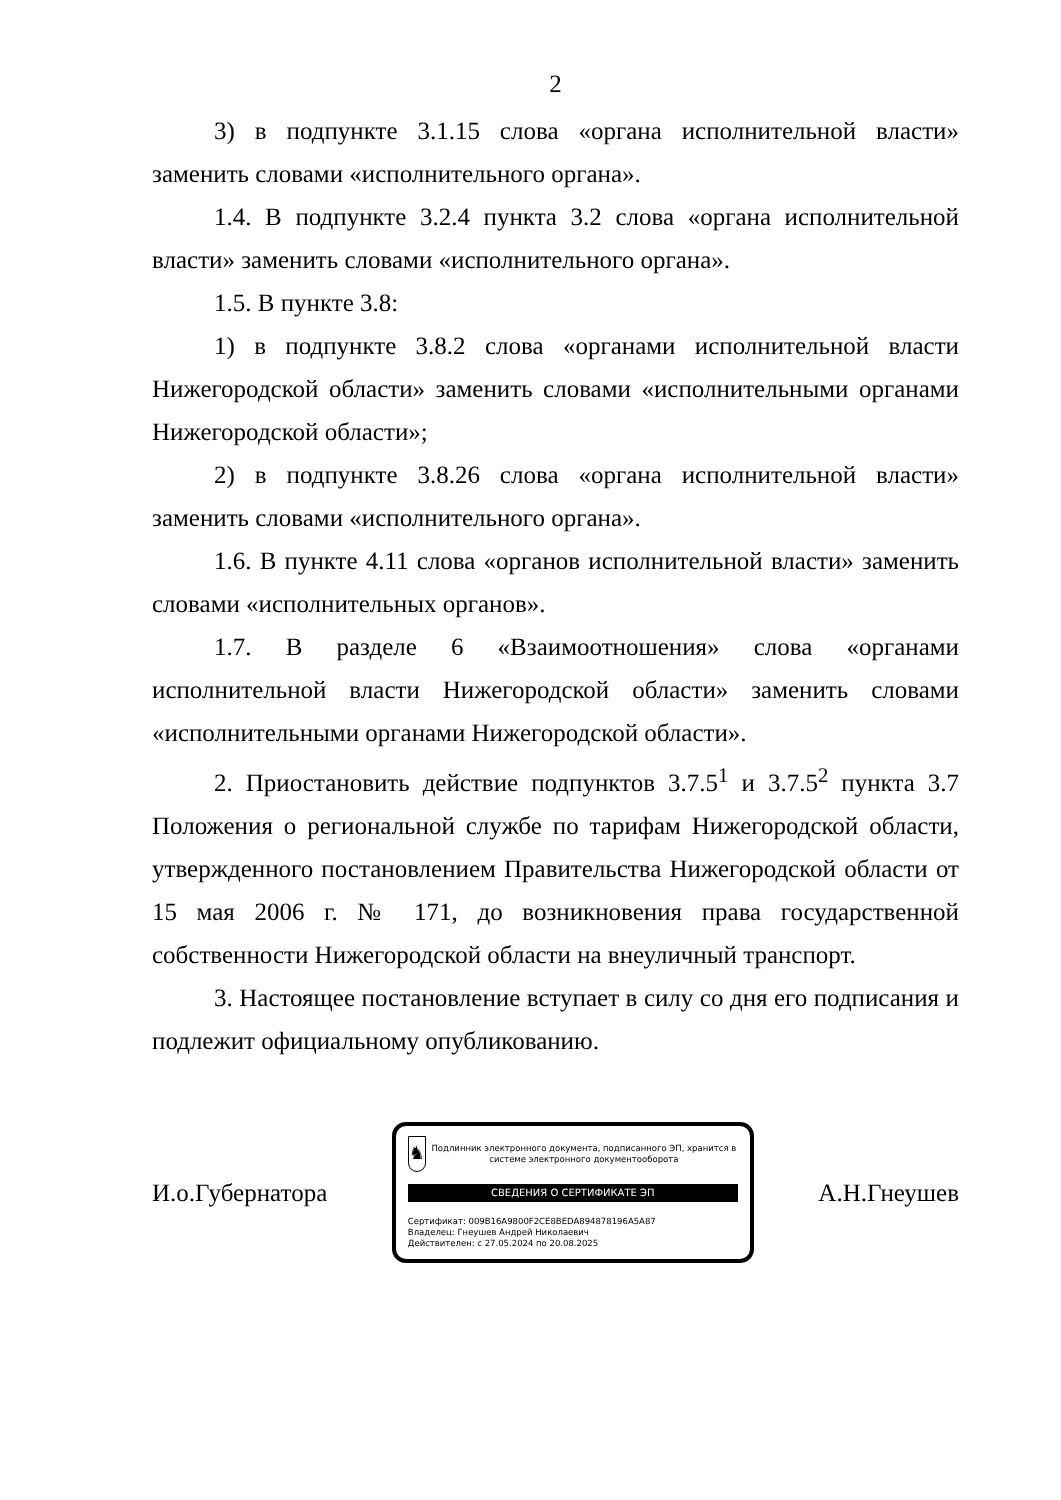2
3) в подпункте 3.1.15 слова «органа исполнительной власти» заменить словами «исполнительного органа».
1.4. В подпункте 3.2.4 пункта 3.2 слова «органа исполнительной власти» заменить словами «исполнительного органа».
1.5. В пункте 3.8:
1) в подпункте 3.8.2 слова «органами исполнительной власти Нижегородской области» заменить словами «исполнительными органами Нижегородской области»;
2) в подпункте 3.8.26 слова «органа исполнительной власти» заменить словами «исполнительного органа».
1.6. В пункте 4.11 слова «органов исполнительной власти» заменить словами «исполнительных органов».
1.7. В разделе 6 «Взаимоотношения» слова «органами исполнительной власти Нижегородской области» заменить словами «исполнительными органами Нижегородской области».
2. Приостановить действие подпунктов 3.7.5<sup>1</sup> и 3.7.5<sup>2</sup> пункта 3.7 Положения о региональной службе по тарифам Нижегородской области, утвержденного постановлением Правительства Нижегородской области от 15 мая 2006 г. № 171, до возникновения права государственной собственности Нижегородской области на внеуличный транспорт.
3. Настоящее постановление вступает в силу со дня его подписания и подлежит официальному опубликованию.
И.о.Губернатора
♞
Подлинник электронного документа, подписанного ЭП, хранится в системе электронного документооборота
СВЕДЕНИЯ О СЕРТИФИКАТЕ ЭП
Сертификат: 009B16A9800F2CE8BEDA894878196A5A87
Владелец: Гнеушев Андрей Николаевич
Действителен: с 27.05.2024 по 20.08.2025
А.Н.Гнеушев